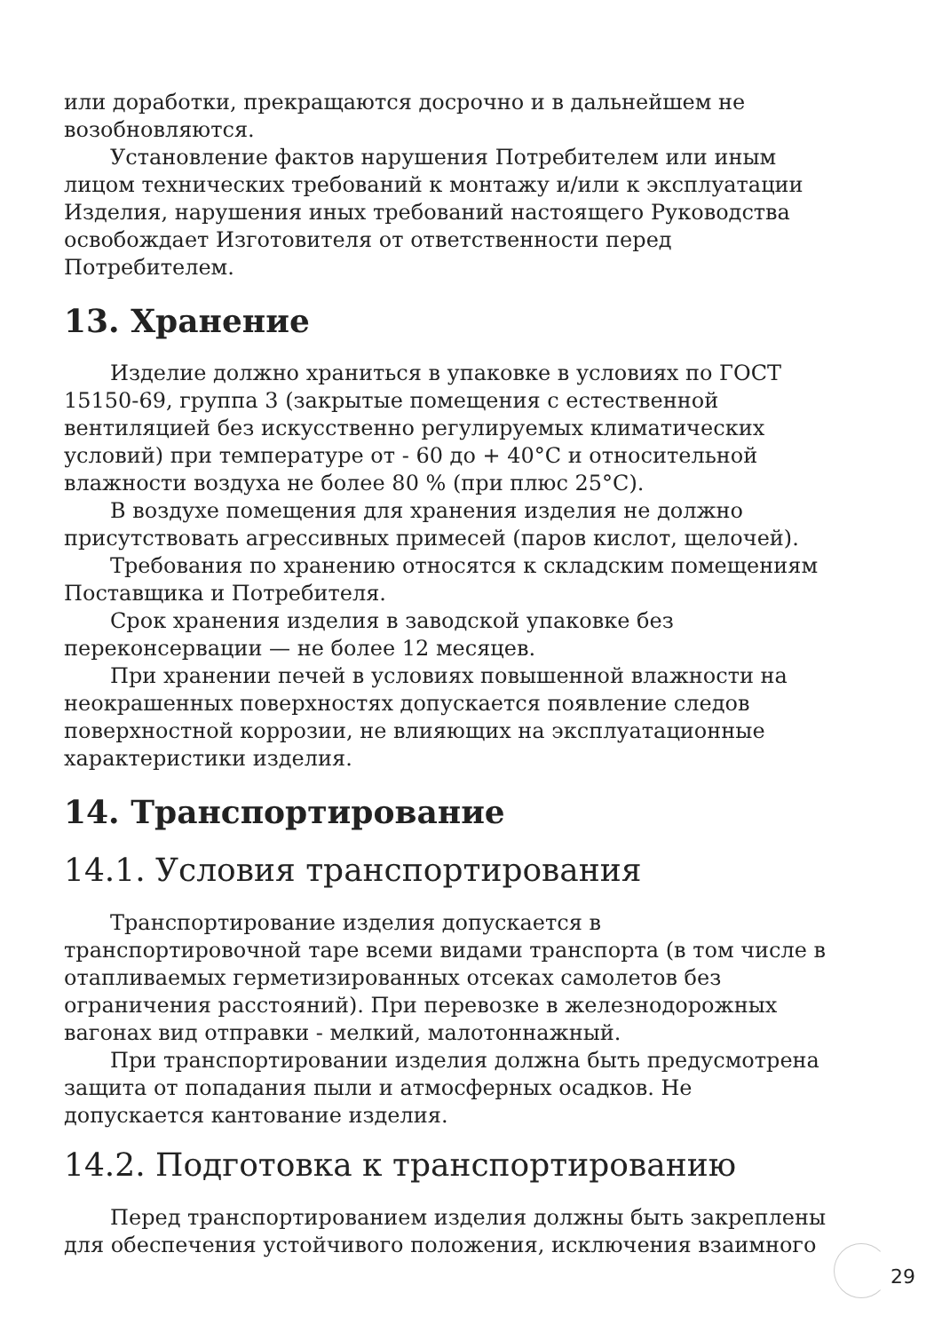или доработки, прекращаются досрочно и в дальнейшем не возобновляются.
Установление фактов нарушения Потребителем или иным лицом технических требований к монтажу и/или к эксплуатации Изделия, нарушения иных требований настоящего Руководства освобождает Изготовителя от ответственности перед Потребителем.
13. Хранение
Изделие должно храниться в упаковке в условиях по ГОСТ 15150-69, группа 3 (закрытые помещения с естественной вентиляцией без искусственно регулируемых климатических условий) при температуре от - 60 до + 40°С и относительной влажности воздуха не более 80 % (при плюс 25°С).
В воздухе помещения для хранения изделия не должно присутствовать агрессивных примесей (паров кислот, щелочей).
Требования по хранению относятся к складским помещениям Поставщика и Потребителя.
Срок хранения изделия в заводской упаковке без переконсервации — не более 12 месяцев.
При хранении печей в условиях повышенной влажности на неокрашенных поверхностях допускается появление следов поверхностной коррозии, не влияющих на эксплуатационные характеристики изделия.
14. Транспортирование
14.1. Условия транспортирования
Транспортирование изделия допускается в транспортировочной таре всеми видами транспорта (в том числе в отапливаемых герметизированных отсеках самолетов без ограничения расстояний). При перевозке в железнодорожных вагонах вид отправки - мелкий, малотоннажный.
При транспортировании изделия должна быть предусмотрена защита от попадания пыли и атмосферных осадков. Не допускается кантование изделия.
14.2. Подготовка к транспортированию
Перед транспортированием изделия должны быть закреплены для обеспечения устойчивого положения, исключения взаимного
29